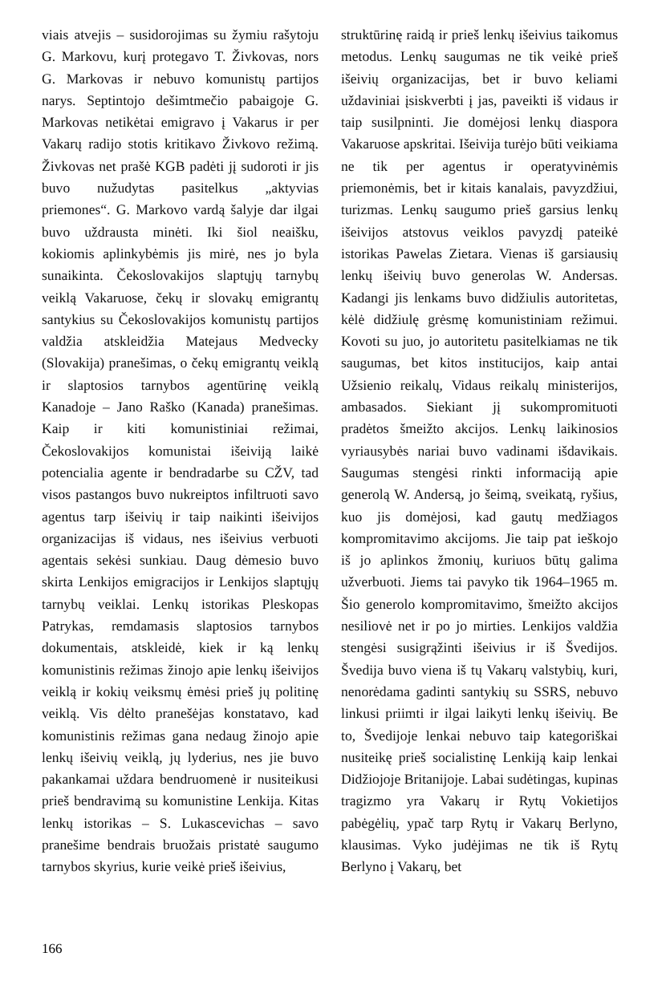viais atvejis – susidorojimas su žymiu rašytoju G. Markovu, kurį protegavo T. Živkovas, nors G. Markovas ir nebuvo komunistų partijos narys. Septintojo dešimtmečio pabaigoje G. Markovas netikėtai emigravo į Vakarus ir per Vakarų radijo stotis kritikavo Živkovo režimą. Živkovas net prašė KGB padėti jį sudoroti ir jis buvo nužudytas pasitelkus „aktyvias priemones“. G. Markovo vardą šalyje dar ilgai buvo uždrausta minėti. Iki šiol neaišku, kokiomis aplinkybėmis jis mirė, nes jo byla sunaikinta. Čekoslovakijos slaptųjų tarnybų veiklą Vakaruose, čekų ir slovakų emigrantų santykius su Čekoslovakijos komunistų partijos valdžia atskleidžia Matejaus Medvecky (Slovakija) pranešimas, o čekų emigrantų veiklą ir slaptosios tarnybos agentūrinę veiklą Kanadoje – Jano Raško (Kanada) pranešimas. Kaip ir kiti komunistiniai režimai, Čekoslovakijos komunistai išeiviją laikė potencialia agente ir bendradarbe su CŽV, tad visos pastangos buvo nukreiptos infiltruoti savo agentus tarp išeivių ir taip naikinti išeivijos organizacijas iš vidaus, nes išeivius verbuoti agentais sekėsi sunkiau. Daug dėmesio buvo skirta Lenkijos emigracijos ir Lenkijos slaptųjų tarnybų veiklai. Lenkų istorikas Pleskopas Patrykas, remdamasis slaptosios tarnybos dokumentais, atskleidė, kiek ir ką lenkų komunistinis režimas žinojo apie lenkų išeivijos veiklą ir kokių veiksmų ėmėsi prieš jų politinę veiklą. Vis dėlto pranešėjas konstatavo, kad komunistinis režimas gana nedaug žinojo apie lenkų išeivių veiklą, jų lyderius, nes jie buvo pakankamai uždara bendruomenė ir nusiteikusi prieš bendravimą su komunistine Lenkija. Kitas lenkų istorikas – S. Lukascevichas – savo pranešime bendrais bruožais pristatė saugumo tarnybos skyrius, kurie veikė prieš išeivius,
struktūrinę raidą ir prieš lenkų išeivius taikomus metodus. Lenkų saugumas ne tik veikė prieš išeivių organizacijas, bet ir buvo keliami uždaviniai įsiskverbti į jas, paveikti iš vidaus ir taip susilpninti. Jie domėjosi lenkų diaspora Vakaruose apskritai. Išeivija turėjo būti veikiama ne tik per agentus ir operatyvinėmis priemonėmis, bet ir kitais kanalais, pavyzdžiui, turizmas. Lenkų saugumo prieš garsius lenkų išeivijos atstovus veiklos pavyzdį pateikė istorikas Pawelas Zietara. Vienas iš garsiausių lenkų išeivių buvo generolas W. Andersas. Kadangi jis lenkams buvo didžiulis autoritetas, kėlė didžiulę grėsmę komunistiniam režimui. Kovoti su juo, jo autoritetu pasitelkiamas ne tik saugumas, bet kitos institucijos, kaip antai Užsienio reikalų, Vidaus reikalų ministerijos, ambasados. Siekiant jį sukompromituoti pradėtos šmeižto akcijos. Lenkų laikinosios vyriausybės nariai buvo vadinami išdavikais. Saugumas stengėsi rinkti informaciją apie generolą W. Andersą, jo šeimą, sveikatą, ryšius, kuo jis domėjosi, kad gautų medžiagos kompromitavimo akcijoms. Jie taip pat ieškojo iš jo aplinkos žmonių, kuriuos būtų galima užverbuoti. Jiems tai pavyko tik 1964–1965 m. Šio generolo kompromitavimo, šmeižto akcijos nesiliovė net ir po jo mirties. Lenkijos valdžia stengėsi susigrąžinti išeivius ir iš Švedijos. Švedija buvo viena iš tų Vakarų valstybių, kuri, nenorėdama gadinti santykių su SSRS, nebuvo linkusi priimti ir ilgai laikyti lenkų išeivių. Be to, Švedijoje lenkai nebuvo taip kategoriškai nusiteikę prieš socialistinę Lenkiją kaip lenkai Didžiojoje Britanijoje. Labai sudėtingas, kupinas tragizmo yra Vakarų ir Rytų Vokietijos pabėgėlių, ypač tarp Rytų ir Vakarų Berlyno, klausimas. Vyko judėjimas ne tik iš Rytų Berlyno į Vakarų, bet
166